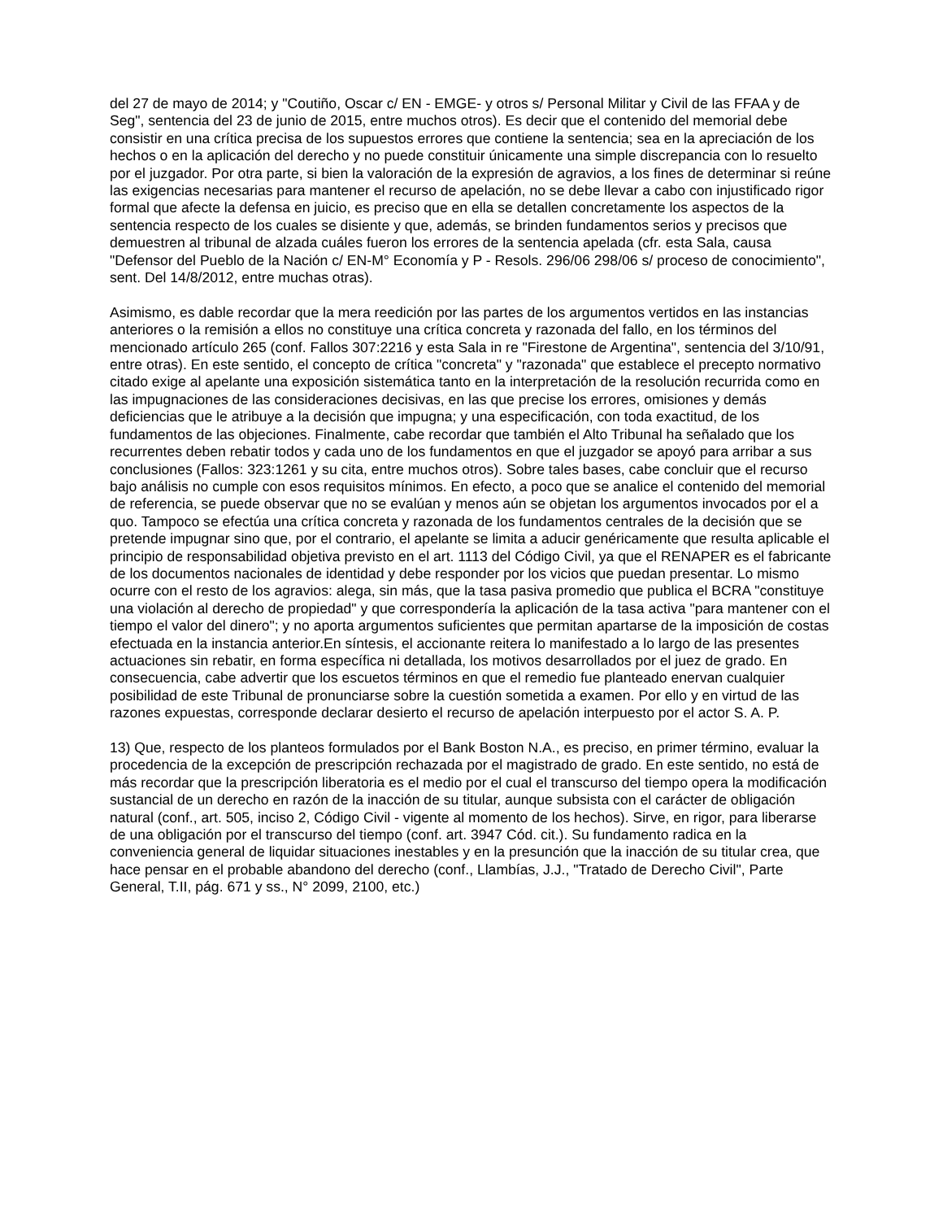del 27 de mayo de 2014; y "Coutiño, Oscar c/ EN - EMGE- y otros s/ Personal Militar y Civil de las FFAA y de Seg", sentencia del 23 de junio de 2015, entre muchos otros). Es decir que el contenido del memorial debe consistir en una crítica precisa de los supuestos errores que contiene la sentencia; sea en la apreciación de los hechos o en la aplicación del derecho y no puede constituir únicamente una simple discrepancia con lo resuelto por el juzgador. Por otra parte, si bien la valoración de la expresión de agravios, a los fines de determinar si reúne las exigencias necesarias para mantener el recurso de apelación, no se debe llevar a cabo con injustificado rigor formal que afecte la defensa en juicio, es preciso que en ella se detallen concretamente los aspectos de la sentencia respecto de los cuales se disiente y que, además, se brinden fundamentos serios y precisos que demuestren al tribunal de alzada cuáles fueron los errores de la sentencia apelada (cfr. esta Sala, causa "Defensor del Pueblo de la Nación c/ EN-M° Economía y P - Resols. 296/06 298/06 s/ proceso de conocimiento", sent. Del 14/8/2012, entre muchas otras).
Asimismo, es dable recordar que la mera reedición por las partes de los argumentos vertidos en las instancias anteriores o la remisión a ellos no constituye una crítica concreta y razonada del fallo, en los términos del mencionado artículo 265 (conf. Fallos 307:2216 y esta Sala in re "Firestone de Argentina", sentencia del 3/10/91, entre otras). En este sentido, el concepto de crítica "concreta" y "razonada" que establece el precepto normativo citado exige al apelante una exposición sistemática tanto en la interpretación de la resolución recurrida como en las impugnaciones de las consideraciones decisivas, en las que precise los errores, omisiones y demás deficiencias que le atribuye a la decisión que impugna; y una especificación, con toda exactitud, de los fundamentos de las objeciones. Finalmente, cabe recordar que también el Alto Tribunal ha señalado que los recurrentes deben rebatir todos y cada uno de los fundamentos en que el juzgador se apoyó para arribar a sus conclusiones (Fallos: 323:1261 y su cita, entre muchos otros). Sobre tales bases, cabe concluir que el recurso bajo análisis no cumple con esos requisitos mínimos. En efecto, a poco que se analice el contenido del memorial de referencia, se puede observar que no se evalúan y menos aún se objetan los argumentos invocados por el a quo. Tampoco se efectúa una crítica concreta y razonada de los fundamentos centrales de la decisión que se pretende impugnar sino que, por el contrario, el apelante se limita a aducir genéricamente que resulta aplicable el principio de responsabilidad objetiva previsto en el art. 1113 del Código Civil, ya que el RENAPER es el fabricante de los documentos nacionales de identidad y debe responder por los vicios que puedan presentar. Lo mismo ocurre con el resto de los agravios: alega, sin más, que la tasa pasiva promedio que publica el BCRA "constituye una violación al derecho de propiedad" y que correspondería la aplicación de la tasa activa "para mantener con el tiempo el valor del dinero"; y no aporta argumentos suficientes que permitan apartarse de la imposición de costas efectuada en la instancia anterior.En síntesis, el accionante reitera lo manifestado a lo largo de las presentes actuaciones sin rebatir, en forma específica ni detallada, los motivos desarrollados por el juez de grado. En consecuencia, cabe advertir que los escuetos términos en que el remedio fue planteado enervan cualquier posibilidad de este Tribunal de pronunciarse sobre la cuestión sometida a examen. Por ello y en virtud de las razones expuestas, corresponde declarar desierto el recurso de apelación interpuesto por el actor S. A. P.
13) Que, respecto de los planteos formulados por el Bank Boston N.A., es preciso, en primer término, evaluar la procedencia de la excepción de prescripción rechazada por el magistrado de grado. En este sentido, no está de más recordar que la prescripción liberatoria es el medio por el cual el transcurso del tiempo opera la modificación sustancial de un derecho en razón de la inacción de su titular, aunque subsista con el carácter de obligación natural (conf., art. 505, inciso 2, Código Civil - vigente al momento de los hechos). Sirve, en rigor, para liberarse de una obligación por el transcurso del tiempo (conf. art. 3947 Cód. cit.). Su fundamento radica en la conveniencia general de liquidar situaciones inestables y en la presunción que la inacción de su titular crea, que hace pensar en el probable abandono del derecho (conf., Llambías, J.J., "Tratado de Derecho Civil", Parte General, T.II, pág. 671 y ss., N° 2099, 2100, etc.)